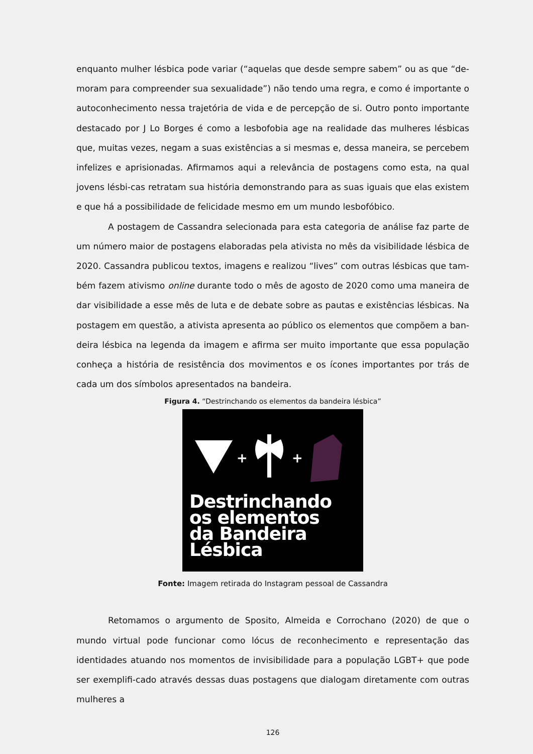enquanto mulher lésbica pode variar (“aquelas que desde sempre sabem” ou as que “de-moram para compreender sua sexualidade”) não tendo uma regra, e como é importante o autoconhecimento nessa trajetória de vida e de percepção de si. Outro ponto importante destacado por J Lo Borges é como a lesbofobia age na realidade das mulheres lésbicas que, muitas vezes, negam a suas existências a si mesmas e, dessa maneira, se percebem infelizes e aprisionadas. Afirmamos aqui a relevância de postagens como esta, na qual jovens lésbi-cas retratam sua história demonstrando para as suas iguais que elas existem e que há a possibilidade de felicidade mesmo em um mundo lesbofóbico.
A postagem de Cassandra selecionada para esta categoria de análise faz parte de um número maior de postagens elaboradas pela ativista no mês da visibilidade lésbica de 2020. Cassandra publicou textos, imagens e realizou “lives” com outras lésbicas que tam-bém fazem ativismo online durante todo o mês de agosto de 2020 como uma maneira de dar visibilidade a esse mês de luta e de debate sobre as pautas e existências lésbicas. Na postagem em questão, a ativista apresenta ao público os elementos que compõem a ban-deira lésbica na legenda da imagem e afirma ser muito importante que essa população conheça a história de resistência dos movimentos e os ícones importantes por trás de cada um dos símbolos apresentados na bandeira.
Figura 4. “Destrinchando os elementos da bandeira lésbica”
+
+
Destrinchando
os elementos
da Bandeira
Lésbica
Fonte: Imagem retirada do Instagram pessoal de Cassandra
Retomamos o argumento de Sposito, Almeida e Corrochano (2020) de que o mundo virtual pode funcionar como lócus de reconhecimento e representação das identidades atuando nos momentos de invisibilidade para a população LGBT+ que pode ser exemplifi-cado através dessas duas postagens que dialogam diretamente com outras mulheres a
126